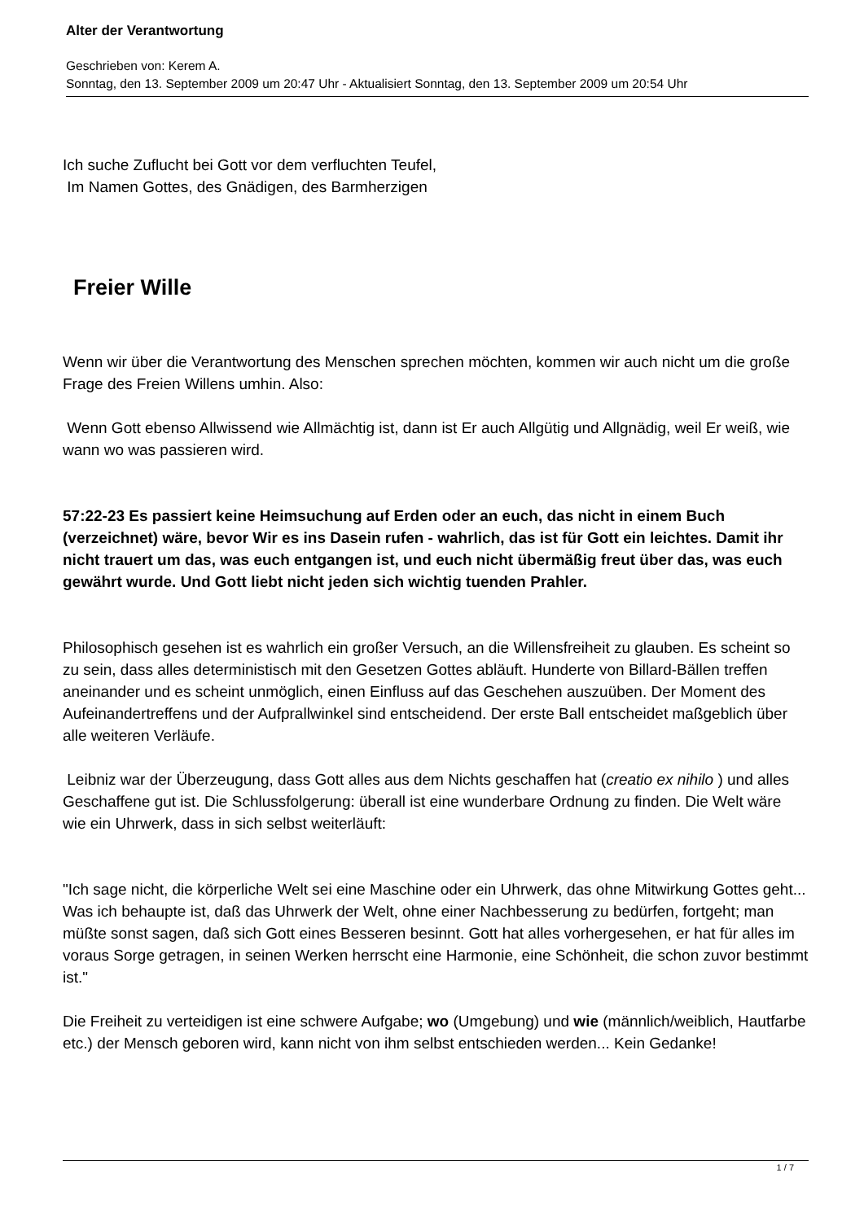Alter der Verantwortung
Geschrieben von: Kerem A.
Sonntag, den 13. September 2009 um 20:47 Uhr - Aktualisiert Sonntag, den 13. September 2009 um 20:54 Uhr
Ich suche Zuflucht bei Gott vor dem verfluchten Teufel,
Im Namen Gottes, des Gnädigen, des Barmherzigen
Freier Wille
Wenn wir über die Verantwortung des Menschen sprechen möchten, kommen wir auch nicht um die große Frage des Freien Willens umhin. Also:
Wenn Gott ebenso Allwissend wie Allmächtig ist, dann ist Er auch Allgütig und Allgnädig, weil Er weiß, wie wann wo was passieren wird.
57:22-23 Es passiert keine Heimsuchung auf Erden oder an euch, das nicht in einem Buch (verzeichnet) wäre, bevor Wir es ins Dasein rufen - wahrlich, das ist für Gott ein leichtes. Damit ihr nicht trauert um das, was euch entgangen ist, und euch nicht übermäßig freut über das, was euch gewährt wurde. Und Gott liebt nicht jeden sich wichtig tuenden Prahler.
Philosophisch gesehen ist es wahrlich ein großer Versuch, an die Willensfreiheit zu glauben. Es scheint so zu sein, dass alles deterministisch mit den Gesetzen Gottes abläuft. Hunderte von Billard-Bällen treffen aneinander und es scheint unmöglich, einen Einfluss auf das Geschehen auszuüben. Der Moment des Aufeinandertreffens und der Aufprallwinkel sind entscheidend. Der erste Ball entscheidet maßgeblich über alle weiteren Verläufe.
Leibniz war der Überzeugung, dass Gott alles aus dem Nichts geschaffen hat (creatio ex nihilo ) und alles Geschaffene gut ist. Die Schlussfolgerung: überall ist eine wunderbare Ordnung zu finden. Die Welt wäre wie ein Uhrwerk, dass in sich selbst weiterläuft:
"Ich sage nicht, die körperliche Welt sei eine Maschine oder ein Uhrwerk, das ohne Mitwirkung Gottes geht... Was ich behaupte ist, daß das Uhrwerk der Welt, ohne einer Nachbesserung zu bedürfen, fortgeht; man müßte sonst sagen, daß sich Gott eines Besseren besinnt. Gott hat alles vorhergesehen, er hat für alles im voraus Sorge getragen, in seinen Werken herrscht eine Harmonie, eine Schönheit, die schon zuvor bestimmt ist."
Die Freiheit zu verteidigen ist eine schwere Aufgabe; wo (Umgebung) und wie (männlich/weiblich, Hautfarbe etc.) der Mensch geboren wird, kann nicht von ihm selbst entschieden werden... Kein Gedanke!
1 / 7